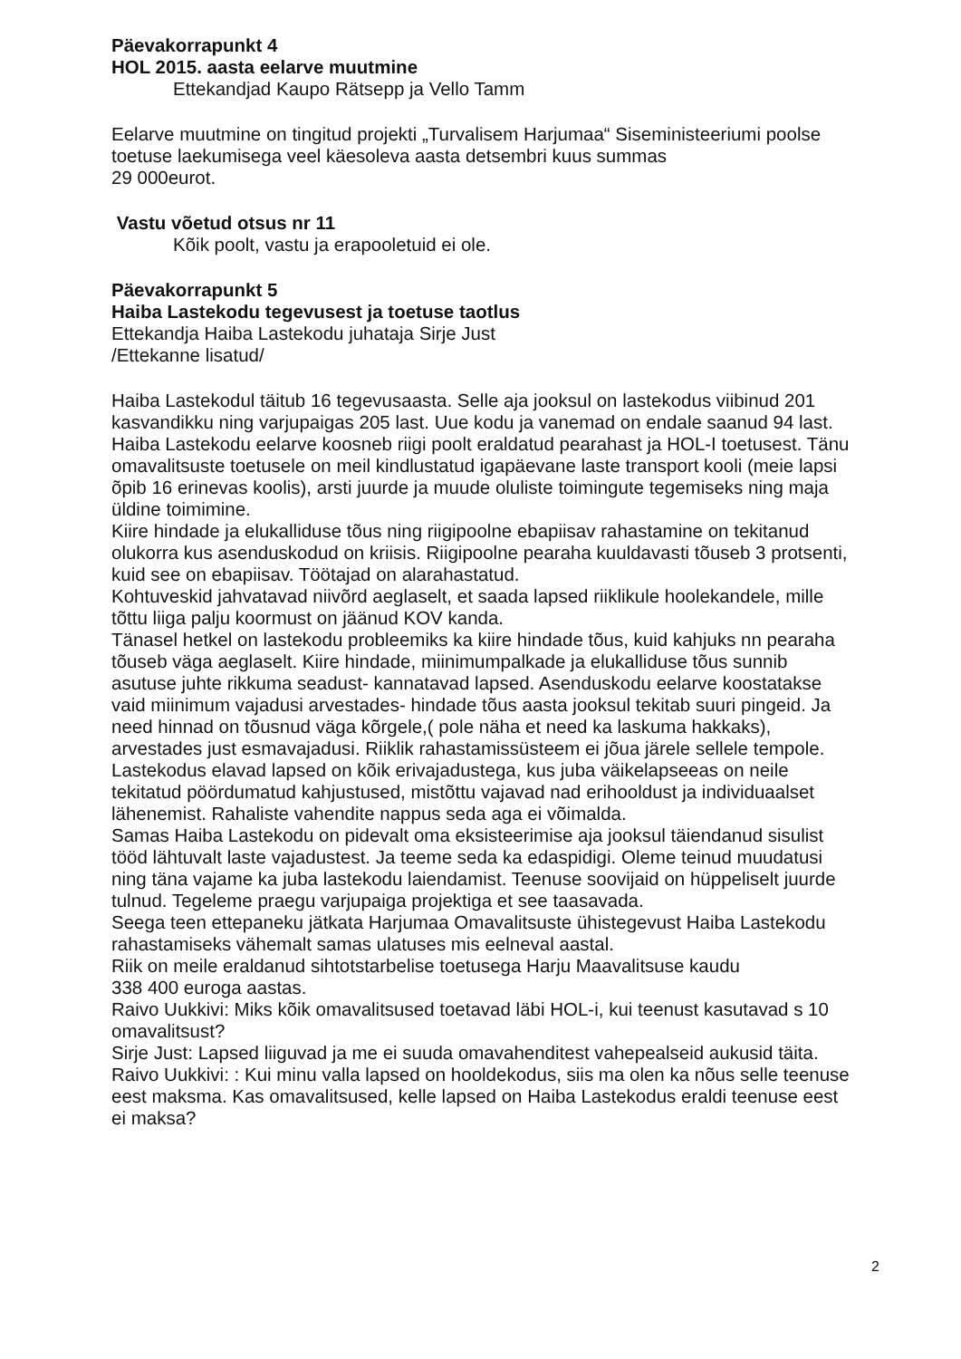Päevakorrapunkt 4
HOL 2015. aasta eelarve muutmine
Ettekandjad Kaupo Rätsepp ja Vello Tamm
Eelarve muutmine on tingitud projekti „Turvalisem Harjumaa“ Siseministeeriumi poolse toetuse laekumisega veel käesoleva aasta detsembri kuus summas
29 000eurot.
Vastu võetud otsus nr 11
Kõik poolt, vastu ja erapooletuid ei ole.
Päevakorrapunkt 5
Haiba Lastekodu tegevusest ja toetuse taotlus
Ettekandja Haiba Lastekodu juhataja Sirje Just
/Ettekanne lisatud/
Haiba Lastekodul täitub 16 tegevusaasta. Selle aja jooksul on lastekodus viibinud 201 kasvandikku ning varjupaigas 205 last. Uue kodu ja vanemad on endale saanud 94 last. Haiba Lastekodu eelarve koosneb riigi poolt eraldatud pearahast ja HOL-I toetusest. Tänu omavalitsuste toetusele on meil kindlustatud igapäevane laste transport kooli (meie lapsi õpib 16 erinevas koolis), arsti juurde ja muude oluliste toimingute tegemiseks ning maja üldine toimimine.
Kiire hindade ja elukalliduse tõus ning riigipoolne ebapiisav rahastamine on tekitanud olukorra kus asenduskodud on kriisis. Riigipoolne pearaha kuuldavasti tõuseb 3 protsenti, kuid see on ebapiisav. Töötajad on alarahastatud.
Kohtuveskid jahvatavad niivõrd aeglaselt, et saada lapsed riiklikule hoolekandele, mille tõttu liiga palju koormust on jäänud KOV kanda.
Tänasel hetkel on lastekodu probleemiks ka kiire hindade tõus, kuid kahjuks nn pearaha tõuseb väga aeglaselt. Kiire hindade, miinimumpalkade ja elukalliduse tõus sunnib asutuse juhte rikkuma seadust- kannatavad lapsed. Asenduskodu eelarve koostatakse vaid miinimum vajadusi arvestades- hindade tõus aasta jooksul tekitab suuri pingeid. Ja need hinnad on tõusnud väga kõrgele,( pole näha et need ka laskuma hakkaks), arvestades just esmavajadusi. Riiklik rahastamissüsteem ei jõua järele sellele tempole. Lastekodus elavad lapsed on kõik erivajadustega, kus juba väikelapseeas on neile tekitatud pöördumatud kahjustused, mistõttu vajavad nad erihooldust ja individuaalset lähenemist. Rahaliste vahendite nappus seda aga ei võimalda.
Samas Haiba Lastekodu on pidevalt oma eksisteerimise aja jooksul täiendanud sisulist tööd lähtuvalt laste vajadustest. Ja teeme seda ka edaspidigi. Oleme teinud muudatusi ning täna vajame ka juba lastekodu laiendamist. Teenuse soovijaid on hüppeliselt juurde tulnud. Tegeleme praegu varjupaiga projektiga et see taasavada.
Seega teen ettepaneku jätkata Harjumaa Omavalitsuste ühistegevust Haiba Lastekodu rahastamiseks vähemalt samas ulatuses mis eelneval aastal.
Riik on meile eraldanud sihtotstarbelise toetusega Harju Maavalitsuse kaudu
338 400 euroga aastas.
Raivo Uukkivi: Miks kõik omavalitsused toetavad läbi HOL-i, kui teenust kasutavad s 10 omavalitsust?
Sirje Just: Lapsed liiguvad ja me ei suuda omavahenditest vahepealseid aukusid täita.
Raivo Uukkivi: : Kui minu valla lapsed on hooldekodus, siis ma olen ka nõus selle teenuse eest maksma. Kas omavalitsused, kelle lapsed on Haiba Lastekodus eraldi teenuse eest ei maksa?
2